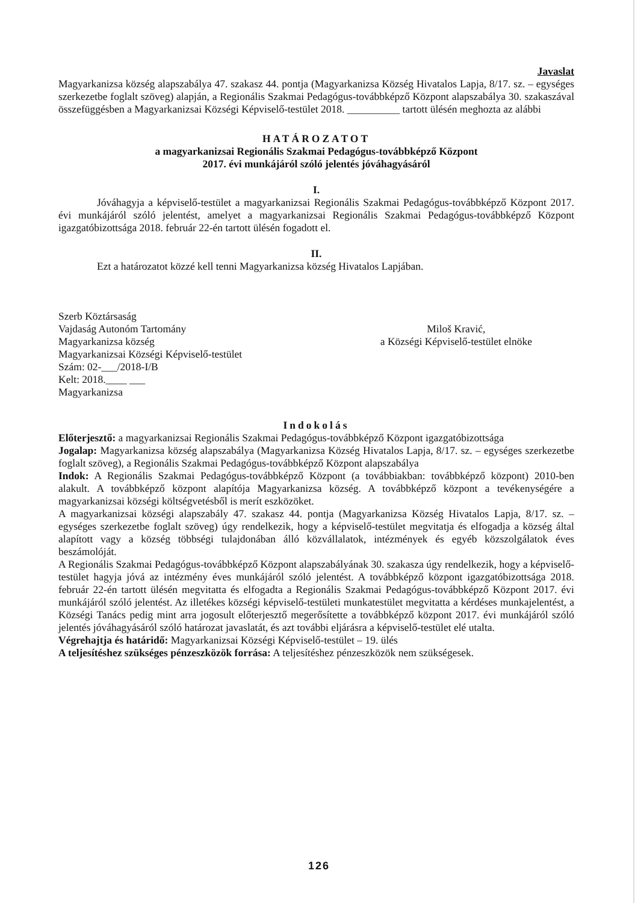Javaslat
Magyarkanizsa község alapszabálya 47. szakasz 44. pontja (Magyarkanizsa Község Hivatalos Lapja, 8/17. sz. – egységes szerkezetbe foglalt szöveg) alapján, a Regionális Szakmai Pedagógus-továbbképző Központ alapszabálya 30. szakaszával összefüggésben a Magyarkanizsai Községi Képviselő-testület 2018. __________ tartott ülésén meghozta az alábbi
HATÁROZATOT
a magyarkanizsai Regionális Szakmai Pedagógus-továbbképző Központ
2017. évi munkájáról szóló jelentés jóváhagyásáról
I.
Jóváhagyja a képviselő-testület a magyarkanizsai Regionális Szakmai Pedagógus-továbbképző Központ 2017. évi munkájáról szóló jelentést, amelyet a magyarkanizsai Regionális Szakmai Pedagógus-továbbképző Központ igazgatóbizottsága 2018. február 22-én tartott ülésén fogadott el.
II.
Ezt a határozatot közzé kell tenni Magyarkanizsa község Hivatalos Lapjában.
Szerb Köztársaság
Vajdaság Autonóm Tartomány
Magyarkanizsa község
Magyarkanizsai Községi Képviselő-testület
Szám: 02-___/2018-I/B
Kelt: 2018.____ ___
Magyarkanizsa
Miloš Kravić,
a Községi Képviselő-testület elnöke
Indokolás
Előterjesztő: a magyarkanizsai Regionális Szakmai Pedagógus-továbbképző Központ igazgatóbizottsága
Jogalap: Magyarkanizsa község alapszabálya (Magyarkanizsa Község Hivatalos Lapja, 8/17. sz. – egységes szerkezetbe foglalt szöveg), a Regionális Szakmai Pedagógus-továbbképző Központ alapszabálya
Indok: A Regionális Szakmai Pedagógus-továbbképző Központ (a továbbiakban: továbbképző központ) 2010-ben alakult. A továbbképző központ alapítója Magyarkanizsa község. A továbbképző központ a tevékenységére a magyarkanizsai községi költségvetésből is merít eszközöket.
A magyarkanizsai községi alapszabály 47. szakasz 44. pontja (Magyarkanizsa Község Hivatalos Lapja, 8/17. sz. – egységes szerkezetbe foglalt szöveg) úgy rendelkezik, hogy a képviselő-testület megvitatja és elfogadja a község által alapított vagy a község többségi tulajdonában álló közvállalatok, intézmények és egyéb közszolgálatok éves beszámolóját.
A Regionális Szakmai Pedagógus-továbbképző Központ alapszabályának 30. szakasza úgy rendelkezik, hogy a képviselő-testület hagyja jóvá az intézmény éves munkájáról szóló jelentést. A továbbképző központ igazgatóbizottsága 2018. február 22-én tartott ülésén megvitatta és elfogadta a Regionális Szakmai Pedagógus-továbbképző Központ 2017. évi munkájáról szóló jelentést. Az illetékes községi képviselő-testületi munkatestület megvitatta a kérdéses munkajelentést, a Községi Tanács pedig mint arra jogosult előterjesztő megerősítette a továbbképző központ 2017. évi munkájáról szóló jelentés jóváhagyásáról szóló határozat javaslatát, és azt további eljárásra a képviselő-testület elé utalta.
Végrehajtja és határidő: Magyarkanizsai Községi Képviselő-testület – 19. ülés
A teljesítéshez szükséges pénzeszközök forrása: A teljesítéshez pénzeszközök nem szükségesek.
126